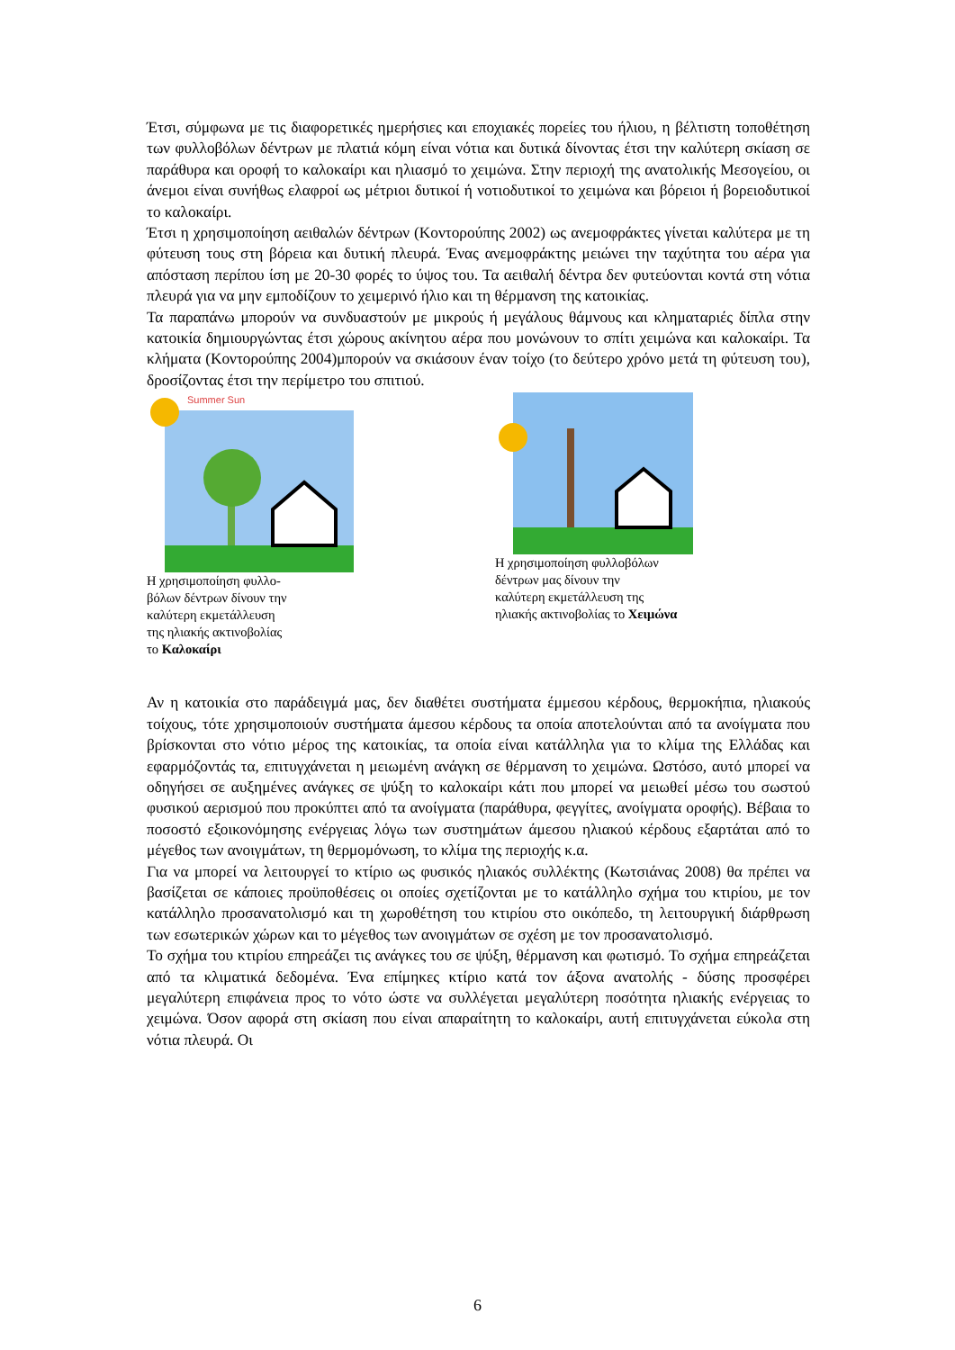Έτσι, σύμφωνα με τις διαφορετικές ημερήσιες και εποχιακές πορείες του ήλιου, η βέλτιστη τοποθέτηση των φυλλοβόλων δέντρων με πλατιά κόμη είναι νότια και δυτικά δίνοντας έτσι την καλύτερη σκίαση σε παράθυρα και οροφή το καλοκαίρι και ηλιασμό το χειμώνα. Στην περιοχή της ανατολικής Μεσογείου, οι άνεμοι είναι συνήθως ελαφροί ως μέτριοι δυτικοί ή νοτιοδυτικοί το χειμώνα και βόρειοι ή βορειοδυτικοί το καλοκαίρι.
Έτσι η χρησιμοποίηση αειθαλών δέντρων (Κοντορούπης 2002) ως ανεμοφράκτες γίνεται καλύτερα με τη φύτευση τους στη βόρεια και δυτική πλευρά. Ένας ανεμοφράκτης μειώνει την ταχύτητα του αέρα για απόσταση περίπου ίση με 20-30 φορές το ύψος του. Τα αειθαλή δέντρα δεν φυτεύονται κοντά στη νότια πλευρά για να μην εμποδίζουν το χειμερινό ήλιο και τη θέρμανση της κατοικίας.
Τα παραπάνω μπορούν να συνδυαστούν με μικρούς ή μεγάλους θάμνους και κληματαριές δίπλα στην κατοικία δημιουργώντας έτσι χώρους ακίνητου αέρα που μονώνουν το σπίτι χειμώνα και καλοκαίρι. Τα κλήματα (Κοντορούπης 2004)μπορούν να σκιάσουν έναν τοίχο (το δεύτερο χρόνο μετά τη φύτευση του), δροσίζοντας έτσι την περίμετρο του σπιτιού.
Summer Sun
Η χρησιμοποίηση φυλλο-
βόλων δέντρων δίνουν την
καλύτερη εκμετάλλευση
της ηλιακής ακτινοβολίας
το Καλοκαίρι
Η χρησιμοποίηση φυλλοβόλων
δέντρων μας δίνουν την
καλύτερη εκμετάλλευση της
ηλιακής ακτινοβολίας το Χειμώνα
Αν η κατοικία στο παράδειγμά μας, δεν διαθέτει συστήματα έμμεσου κέρδους, θερμοκήπια, ηλιακούς τοίχους, τότε χρησιμοποιούν συστήματα άμεσου κέρδους τα οποία αποτελούνται από τα ανοίγματα που βρίσκονται στο νότιο μέρος της κατοικίας, τα οποία είναι κατάλληλα για το κλίμα της Ελλάδας και εφαρμόζοντάς τα, επιτυγχάνεται η μειωμένη ανάγκη σε θέρμανση το χειμώνα. Ωστόσο, αυτό μπορεί να οδηγήσει σε αυξημένες ανάγκες σε ψύξη το καλοκαίρι κάτι που μπορεί να μειωθεί μέσω του σωστού φυσικού αερισμού που προκύπτει από τα ανοίγματα (παράθυρα, φεγγίτες, ανοίγματα οροφής). Βέβαια το ποσοστό εξοικονόμησης ενέργειας λόγω των συστημάτων άμεσου ηλιακού κέρδους εξαρτάται από το μέγεθος των ανοιγμάτων, τη θερμομόνωση, το κλίμα της περιοχής κ.α.
Για να μπορεί να λειτουργεί το κτίριο ως φυσικός ηλιακός συλλέκτης (Κωτσιάνας 2008) θα πρέπει να βασίζεται σε κάποιες προϋποθέσεις οι οποίες σχετίζονται με το κατάλληλο σχήμα του κτιρίου, με τον κατάλληλο προσανατολισμό και τη χωροθέτηση του κτιρίου στο οικόπεδο, τη λειτουργική διάρθρωση των εσωτερικών χώρων και το μέγεθος των ανοιγμάτων σε σχέση με τον προσανατολισμό.
Το σχήμα του κτιρίου επηρεάζει τις ανάγκες του σε ψύξη, θέρμανση και φωτισμό. Το σχήμα επηρεάζεται από τα κλιματικά δεδομένα. Ένα επίμηκες κτίριο κατά τον άξονα ανατολής - δύσης προσφέρει μεγαλύτερη επιφάνεια προς το νότο ώστε να συλλέγεται μεγαλύτερη ποσότητα ηλιακής ενέργειας το χειμώνα. Όσον αφορά στη σκίαση που είναι απαραίτητη το καλοκαίρι, αυτή επιτυγχάνεται εύκολα στη νότια πλευρά. Οι
6